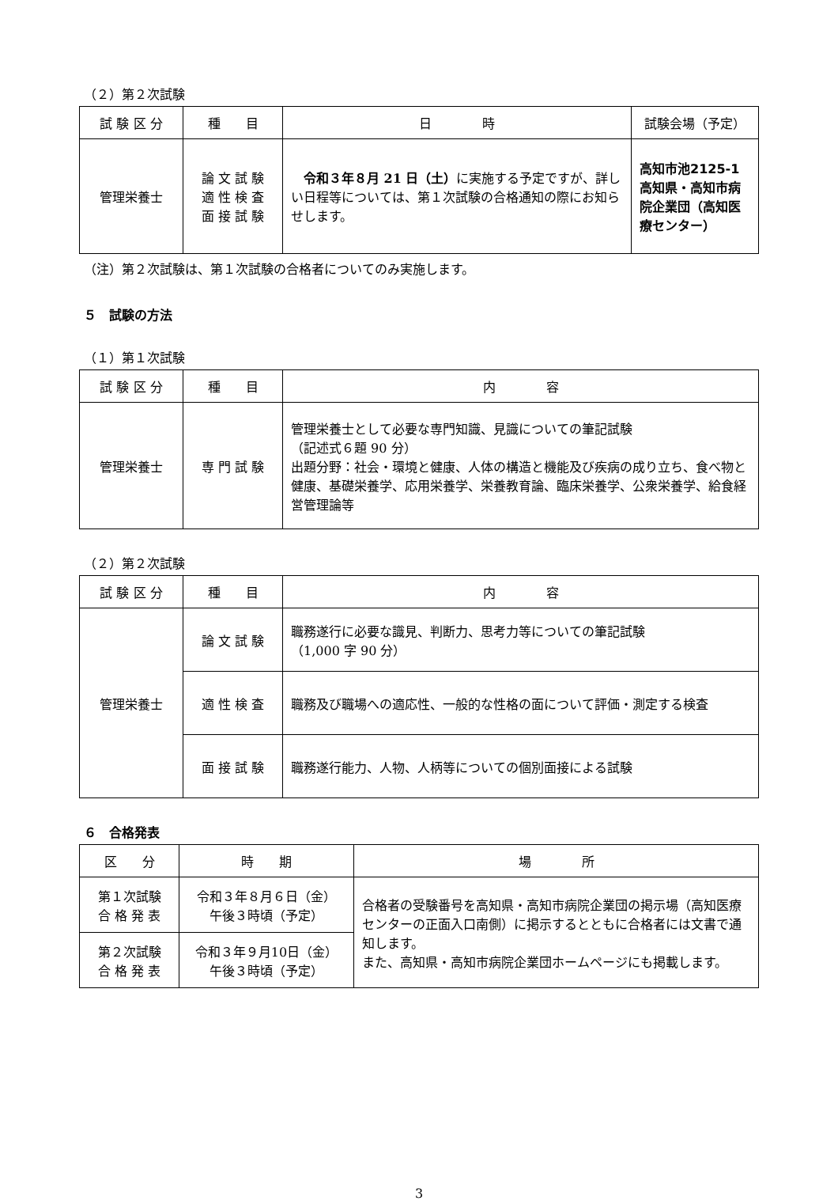（２）第２次試験
| 試 験 区 分 | 種 目 | 日 時 | 試験会場（予定） |
| --- | --- | --- | --- |
| 管理栄養士 | 論 文 試 験 適 性 検 査 面 接 試 験 | 令和３年８月 21 日（土） に実施する予定ですが、詳しい日程等については、第１次試験の合格通知の際にお知らせします。 | 高知市池2125-1 高知県・高知市病院企業団（高知医療センター） |
（注）第２次試験は、第１次試験の合格者についてのみ実施します。
５　試験の方法
（１）第１次試験
| 試 験 区 分 | 種 目 | 内 容 |
| --- | --- | --- |
| 管理栄養士 | 専 門 試 験 | 管理栄養士として必要な専門知識、見識についての筆記試験 （記述式６題 90 分） 出題分野：社会・環境と健康、人体の構造と機能及び疾病の成り立ち、食べ物と健康、基礎栄養学、応用栄養学、栄養教育論、臨床栄養学、公衆栄養学、給食経営管理論等 |
（２）第２次試験
| 試 験 区 分 | 種 目 | 内 容 |
| --- | --- | --- |
| 管理栄養士 | 論 文 試 験 | 職務遂行に必要な識見、判断力、思考力等についての筆記試験 （1,000 字 90 分） |
| | 適 性 検 査 | 職務及び職場への適応性、一般的な性格の面について評価・測定する検査 |
| | 面 接 試 験 | 職務遂行能力、人物、人柄等についての個別面接による試験 |
６　合格発表
| 区 分 | 時 期 | 場 所 |
| --- | --- | --- |
| 第１次試験 合 格 発 表 | 令和３年８月６日（金） 午後３時頃（予定） | 合格者の受験番号を高知県・高知市病院企業団の掲示場（高知医療センターの正面入口南側）に掲示するとともに合格者には文書で通知します。 また、高知県・高知市病院企業団ホームページにも掲載します。 |
| 第２次試験 合 格 発 表 | 令和３年９月10日（金） 午後３時頃（予定） | |
3